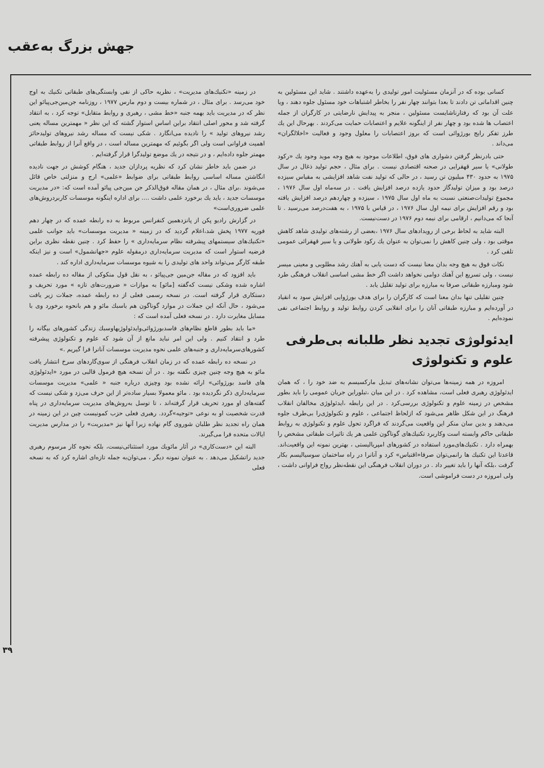جهش بزرگ به‌عقب
کسانی بوده که در آنزمان مسئولیت امور تولیدی را به‌عهده داشتند . شاید این مسئولین به چنین اقداماتی تن دادند تا بعدا بتوانند چهار نفر را بخاطر اشتباهات خود مسئول جلوه دهند ، ویا علت آن بود که رفتارناشایست مسئولین ، منجر به پیدایش نارضایتی در کارگران از جمله اعتصاب ها شده بود و چهار نفر از اینگونه علایم و اعتصابات حمایت می‌کردند . بهرحال این یك طرز تفکر رایج بورژوائی است که بروز اعتصابات را معلول وجود و فعالیت «اخلالگران» می‌داند .
حتی بادرنظر گرفتن دشواری های فوق، اطلاعات موجود به هیچ وجه موید وجود یك «رکود طولانی» یا سیر قهقرایی در صحنه اقتصادی نیست . برای مثال ، حجم تولید ذغال در سال ۱۹۷۵ به حدود ۴۳۰ میلیون تن رسید ، در حالی که تولید نفت شاهد افزایشی به مقیاس سیزده درصد بود و میزان تولیدگاز حدود یازده درصد افزایش یافت . در سه‌ماه اول سال ۱۹۷۶ ، مجموع تولیدات‌صنعتی نسبت به ماه اول سال ۱۹۷۵ ، سیزده و چهاردهم درصد افزایش یافته بود و رقم افزایش برای نیمه اول سال ۱۹۷۶ ، در قیاس با ۱۹۷۵ ، به هفت‌درصد می‌رسید . تا آنجا که می‌دانیم ، ارقامی برای نیمه دوم ۱۹۷۶ در دست‌نیست.
البته شاید به لحاظ برخی از رویدادهای سال ۱۹۷۶ ،بعضی از رشته‌های تولیدی شاهد کاهش موقتی بود ، ولی چنین کاهش را نمی‌توان به عنوان یك رکود طولانی و یا سیر قهقرائی عمومی تلقی کرد .
نکات فوق به هیچ وجه بدان معنا نیست که دست یابی به آهنك رشد مطلوبی و معینی میسر نیست ، ولی تسریع این آهنك دوامی نخواهد داشت اگر خط مشی اساسی انقلاب فرهنگی طرد شود ومبارزه طبقاتی صرفا به مبارزه برای تولید تقلیل یابد .
چنین تقلیلی تنها بدان معنا است که کارگران را برای هدف بورژوایی افزایش سود به انقیاد در آورده‌ایم و مبارزه طبقاتی آنان را برای انقلابی کردن روابط تولید و روابط اجتماعی نفی نموده‌ایم .
ایدئولوژی تجدید نظر طلبانه بی‌طرفی علوم و تکنولوژی
امروزه در همه زمینه‌ها می‌توان نشانه‌های تبدیل مارکسیسم به ضد خود را ، که همان ایدئولوژی رهبری فعلی است، مشاهده کرد . در این میان ،تبلوراین جریان عمومی را باید بطور مشخص در زمینه علوم و تکنولوژی بررسی‌کرد . در این رابطه ،ایدئولوژی مخالفان انقلاب فرهنگ در این شکل ظاهر می‌شود که ازلحاظ اجتماعی ، علوم و تکنولوژی‌را بی‌طرف جلوه می‌دهند و بدین سان منکر این واقعیت می‌گردند که فراگرد تحول علوم و تکنولوژی به روابط طبقاتی حاکم وابسته است وکاربرد تکنیك‌های گوناگون علمی هر یك تاثیرات طبقاتی مشخص را بهمراه دارد . تکنیك‌های‌مورد استفاده در کشورهای امپریالیستی ، بهترین نمونه این واقعیت‌اند. قاعدتا این تکنیك ها رانمی‌توان صرفا«اقتباس» کرد و آنانرا در راه ساختمان سوسیالیسم بکار گرفت ،بلکه آنها را باید تغییر داد . در دوران انقلاب فرهنگی این نقطه‌نظر رواج فراوانی داشت ، ولی امروزه در دست فراموشی است.
در زمینه «تکنیك‌های مدیریت» ، نظریه حاکی از نفی وابستگی‌های طبقاتی تکنیك به اوج خود می‌رسد . برای مثال ، در شماره بیست و دوم مارس ۱۹۷۷ ، روزنامه جن‌مین‌جی‌پیائو این نظر که در مدیریت باید بهمه جنبه «خط مشی ، رهبری و روابط متقابل» توجه کرد ، به انتقاد گرفته شد و محور اصلی انتقاد براین اساس استوار گشته که این نظر « مهمترین مساله یعنی رشد نیروهای تولید » را نادیده می‌انگارد . شکی نیست که مساله رشد نیروهای تولیدحائز اهمیت فراوانی است ولی اگر بگوئیم که مهمترین مساله است ، در واقع آنرا از روابط طبقاتی مهمتر جلوه داده‌ایم ، و در نتیجه در یك موضع تولیدگرا قرار گرفته‌ایم .
در ضمن باید خاطر نشان کرد که نظریه پردازان جدید ، هنگام کوشش در جهت نادیده انگاشتن مساله اساسی روابط طبقاتی برای ضوابط «علمی» ارج و منزلتی خاص قائل می‌شوند .برای مثال ، در همان مقاله فوق‌الذکر جن مین‌جی پیائو آمده است که: «در مدیریت موسسات جدید ، باید یك برخورد علمی داشت .... برای اداره اینگونه موسسات کاربردروش‌های علمی ضروری‌است»
در گزارش رادیو پکن از پانزدهمین کنفرانس مربوط به ده رابطه عمده که در چهار دهم فوریه ۱۹۷۷ پخش شد،اعلام گردید که در زمینه « مدیریت موسسات» باید جوانب علمی «تکنیك‌های سیستمهای پیشرفته نظام سرمایه‌داری » را حفظ کرد . چنین نقطه نظری براین فرضیه استوار است که مدیریت سرمایه‌داری درمقوله علوم «جهانشمول» است و نیز اینکه طبقه کارگر می‌تواند واحد های تولیدی را به شیوه موسسات سرمایه‌داری اداره کند .
باید افزود که در مقاله جن‌مین جی‌پیائو ، به نقل قول منکوکی از مقاله ده رابطه عمده اشاره شده وشکی نیست که‌گفته [مائو] به موازات « ضرورت‌های تازه » مورد تحریف و دستکاری قرار گرفته است. در نسخه رسمی فعلی از ده رابطه عمده، جملات زیر یافت می‌شود ، حال آنکه این جملات در موارد گوناگون هم باسبك مائو و هم بانحوه برخورد وی با مسایل مغایرت دارد . در نسخه فعلی آمده است که :
«ما باید بطور قاطع نظام‌های فاسدبورژوائی‌وایدئولوژیهاوسبك زندگی کشورهای بیگانه را طرد و انتقاد کنیم . ولی این امر نباید مانع از آن شود که علوم و تکنولوژی پیشرفته کشورهای‌سرمایه‌داری و جنبه‌های علمی نحوه مدیریت موسسات آنانرا فرا گیریم .»
در نسخه ده رابطه عمده که در زمان انقلاب فرهنگی از سوی‌گاردهای سرخ انتشار یافت مائو به هیچ وجه چنین چیزی نگفته بود . در آن نسخه هیچ فرمول قالبی در مورد «ایدئولوژی های فاسد بورژوائی» ارائه نشده بود وچیزی درباره جنبه « علمی» مدیریت موسسات سرمایه‌داری ذکر نگردیده بود . مائو معمولا بسیار ساده‌تر از این حرف می‌زد و شکی نیست که گفته‌های او مورد تحریف قرار گرفته‌اند ، تا توسل به‌روش‌های مدیریت سرمایه‌داری در پناه قدرت شخصیت او به نوعی «توجیه»گردد. رهبری فعلی حزب کمونیست چین در این زمینه در همان راه تجدید نظر طلبان شوروی گام نهاده زیرا آنها نیز «مدیریت» را در مدارس مدیریت ایالات متحده فرا می‌گیرند.
البته این «دست‌کاری» در آثار مائویك مورد استثنائی‌نیست، بلکه نحوه کار مرسوم رهبری جدید راتشکیل می‌دهد . به عنوان نمونه دیگر ، می‌توان‌به جمله تازه‌ای اشاره کرد که به نسخه فعلی
۳۹